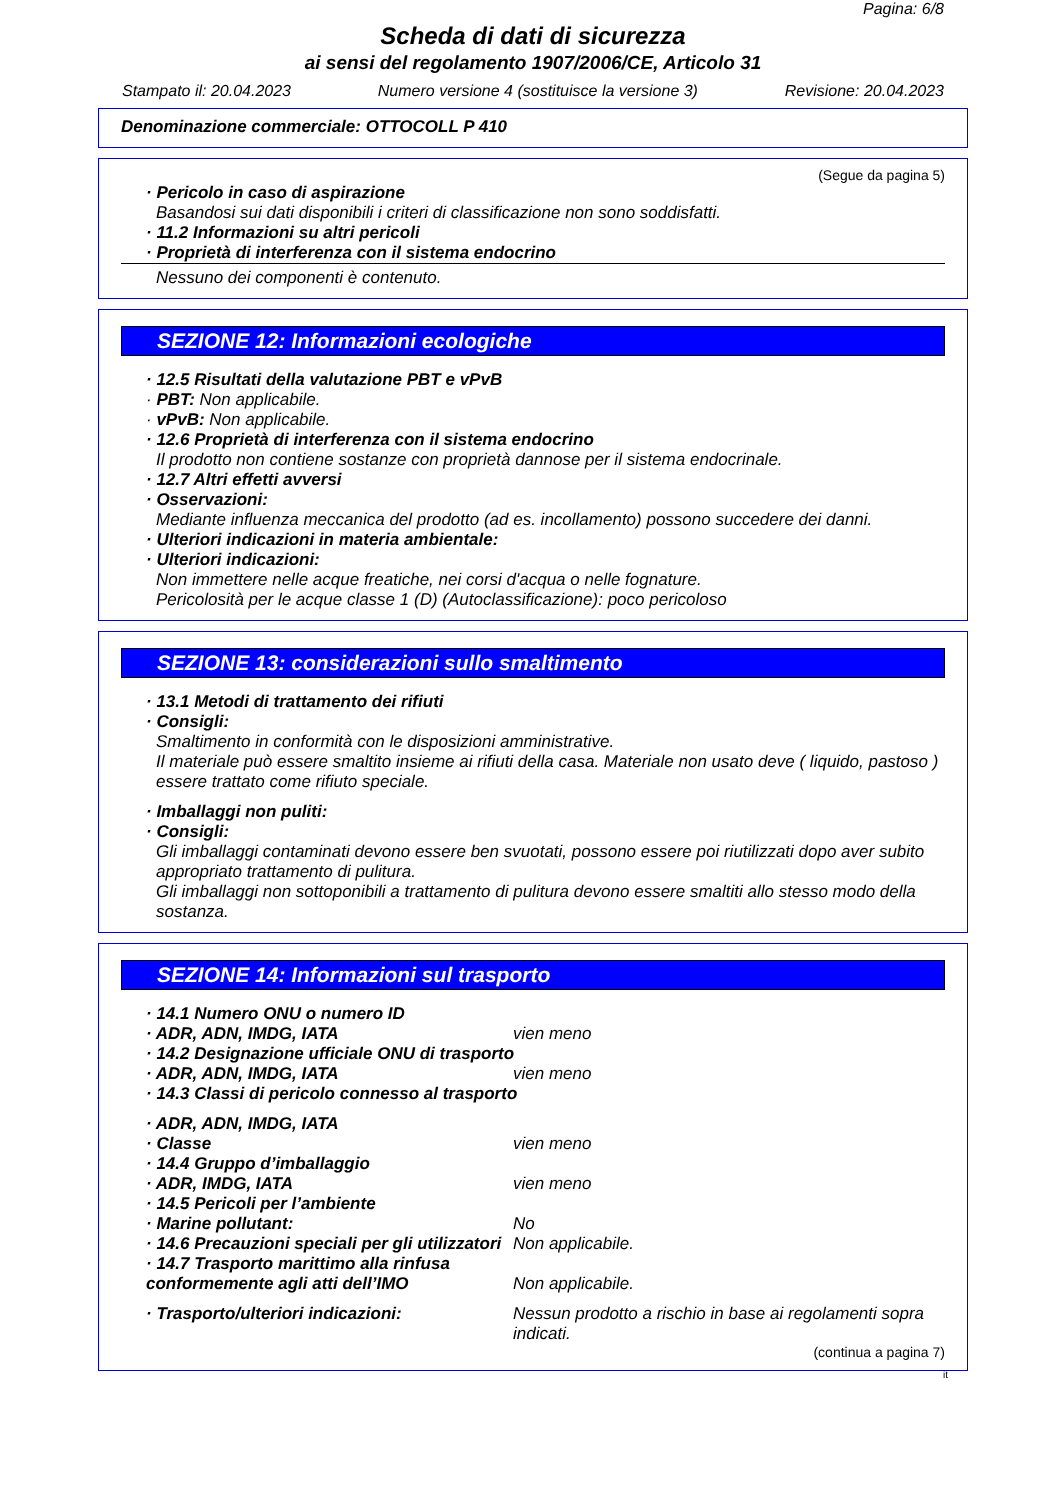Pagina: 6/8
Scheda di dati di sicurezza
ai sensi del regolamento 1907/2006/CE, Articolo 31
Stampato il: 20.04.2023 Numero versione 4 (sostituisce la versione 3) Revisione: 20.04.2023
Denominazione commerciale: OTTOCOLL P 410
(Segue da pagina 5)
· Pericolo in caso di aspirazione
Basandosi sui dati disponibili i criteri di classificazione non sono soddisfatti.
· 11.2 Informazioni su altri pericoli
· Proprietà di interferenza con il sistema endocrino
Nessuno dei componenti è contenuto.
SEZIONE 12: Informazioni ecologiche
· 12.5 Risultati della valutazione PBT e vPvB
· PBT: Non applicabile.
· vPvB: Non applicabile.
· 12.6 Proprietà di interferenza con il sistema endocrino
Il prodotto non contiene sostanze con proprietà dannose per il sistema endocrinale.
· 12.7 Altri effetti avversi
· Osservazioni:
Mediante influenza meccanica del prodotto (ad es. incollamento) possono succedere dei danni.
· Ulteriori indicazioni in materia ambientale:
· Ulteriori indicazioni:
Non immettere nelle acque freatiche, nei corsi d'acqua o nelle fognature.
Pericolosità per le acque classe 1 (D) (Autoclassificazione): poco pericoloso
SEZIONE 13: considerazioni sullo smaltimento
· 13.1 Metodi di trattamento dei rifiuti
· Consigli:
Smaltimento in conformità con le disposizioni amministrative.
Il materiale può essere smaltito insieme ai rifiuti della casa. Materiale non usato deve ( liquido, pastoso ) essere trattato come rifiuto speciale.
· Imballaggi non puliti:
· Consigli:
Gli imballaggi contaminati devono essere ben svuotati, possono essere poi riutilizzati dopo aver subito appropriato trattamento di pulitura.
Gli imballaggi non sottoponibili a trattamento di pulitura devono essere smaltiti allo stesso modo della sostanza.
SEZIONE 14: Informazioni sul trasporto
· 14.1 Numero ONU o numero ID
· ADR, ADN, IMDG, IATA vien meno
· 14.2 Designazione ufficiale ONU di trasporto
· ADR, ADN, IMDG, IATA vien meno
· 14.3 Classi di pericolo connesso al trasporto
· ADR, ADN, IMDG, IATA
· Classe vien meno
· 14.4 Gruppo d’imballaggio
· ADR, IMDG, IATA vien meno
· 14.5 Pericoli per l’ambiente
· Marine pollutant: No
· 14.6 Precauzioni speciali per gli utilizzatori Non applicabile.
· 14.7 Trasporto marittimo alla rinfusa conformemente agli atti dell’IMO Non applicabile.
· Trasporto/ulteriori indicazioni: Nessun prodotto a rischio in base ai regolamenti sopra indicati.
(continua a pagina 7)
it